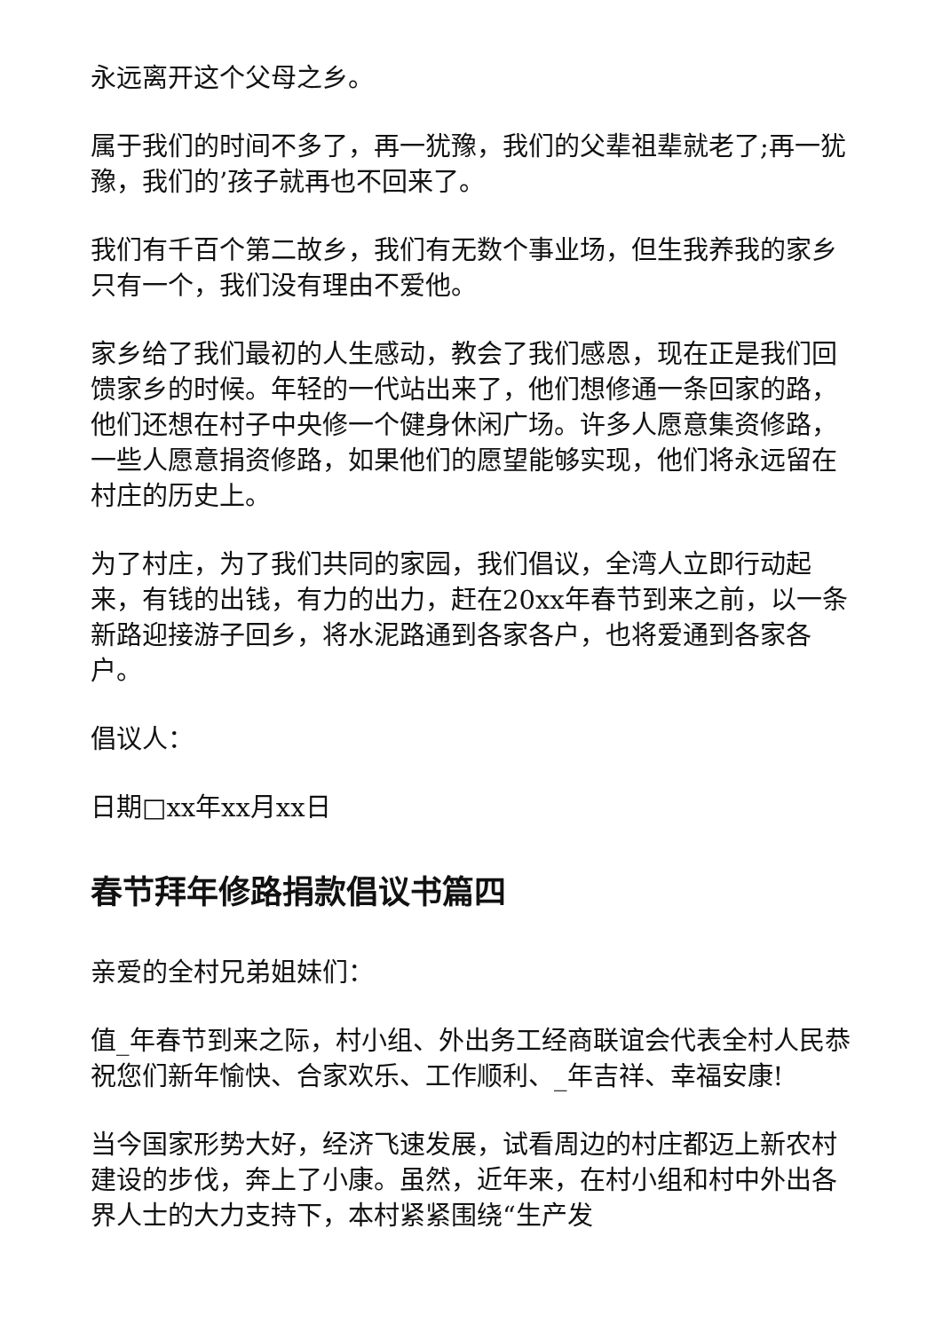永远离开这个父母之乡。
属于我们的时间不多了，再一犹豫，我们的父辈祖辈就老了;再一犹豫，我们的’孩子就再也不回来了。
我们有千百个第二故乡，我们有无数个事业场，但生我养我的家乡只有一个，我们没有理由不爱他。
家乡给了我们最初的人生感动，教会了我们感恩，现在正是我们回馈家乡的时候。年轻的一代站出来了，他们想修通一条回家的路，他们还想在村子中央修一个健身休闲广场。许多人愿意集资修路，一些人愿意捐资修路，如果他们的愿望能够实现，他们将永远留在村庄的历史上。
为了村庄，为了我们共同的家园，我们倡议，全湾人立即行动起来，有钱的出钱，有力的出力，赶在20xx年春节到来之前，以一条新路迎接游子回乡，将水泥路通到各家各户，也将爱通到各家各户。
倡议人：
日期□xx年xx月xx日
春节拜年修路捐款倡议书篇四
亲爱的全村兄弟姐妹们：
值_年春节到来之际，村小组、外出务工经商联谊会代表全村人民恭祝您们新年愉快、合家欢乐、工作顺利、_年吉祥、幸福安康!
当今国家形势大好，经济飞速发展，试看周边的村庄都迈上新农村建设的步伐，奔上了小康。虽然，近年来，在村小组和村中外出各界人士的大力支持下，本村紧紧围绕“生产发